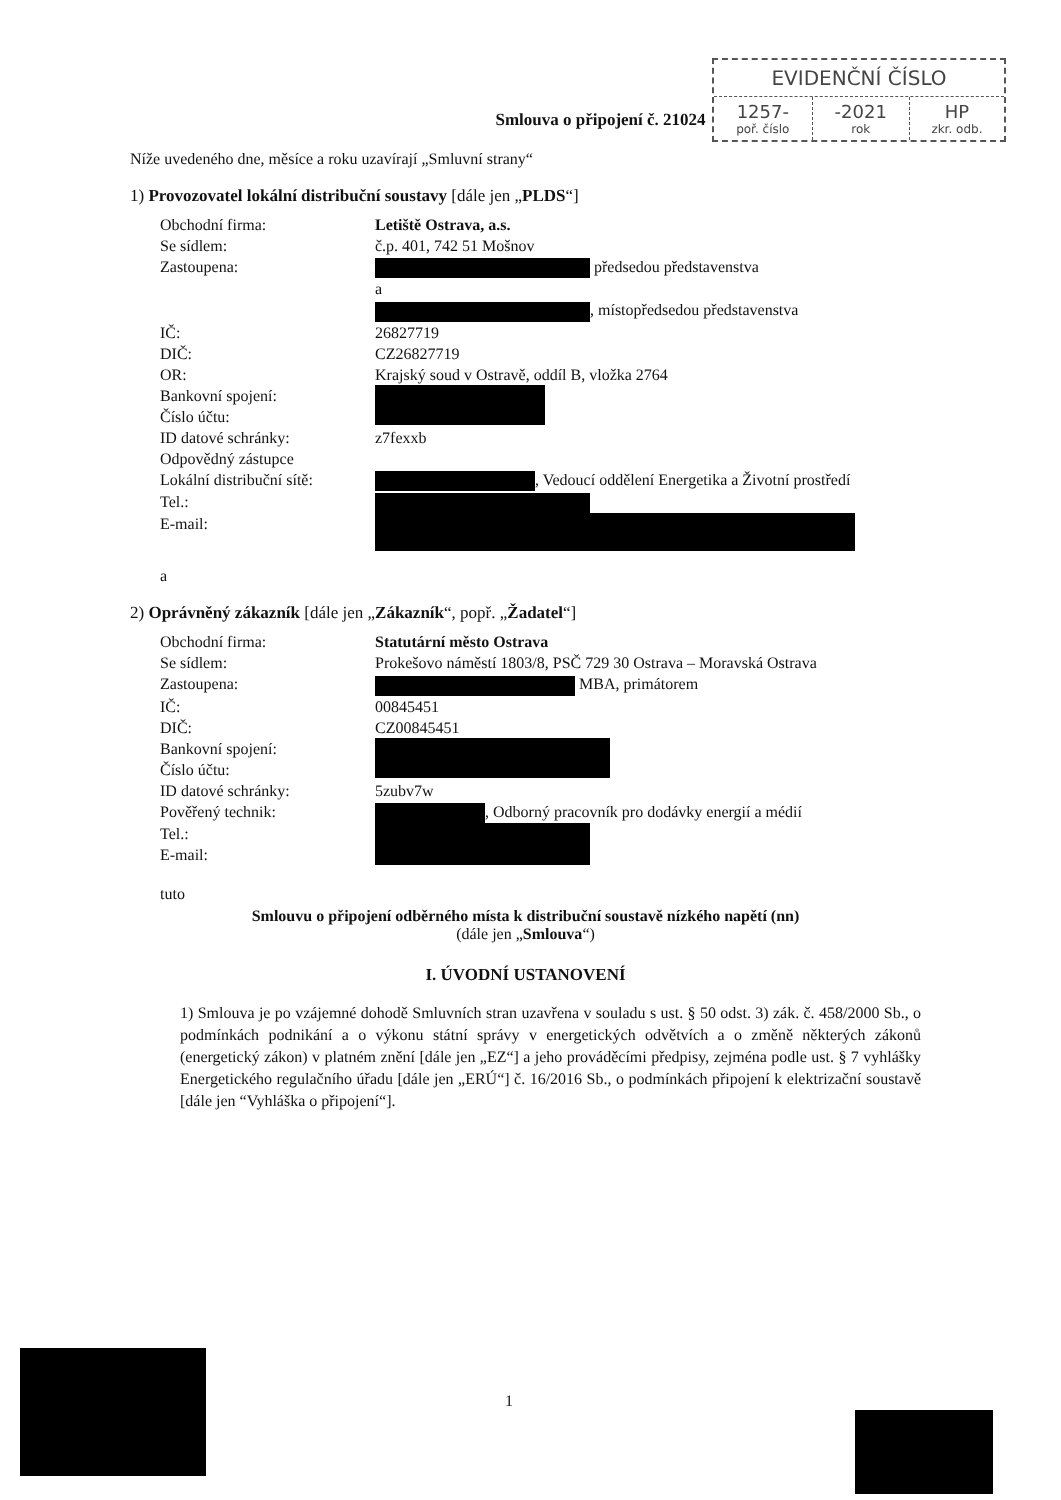EVIDENČNÍ ČÍSLO
| 1257- poř. číslo | -2021 rok | HP zkr. odb. |
Smlouva o připojení č. 21024
Níže uvedeného dne, měsíce a roku uzavírají „Smluvní strany“
1) Provozovatel lokální distribuční soustavy [dále jen „PLDS“]
| Obchodní firma: | Letiště Ostrava, a.s. |
| Se sídlem: | č.p. 401, 742 51 Mošnov |
| Zastoupena: | předsedou představenstva a , místopředsedou představenstva |
| IČ: | 26827719 |
| DIČ: | CZ26827719 |
| OR: | Krajský soud v Ostravě, oddíl B, vložka 2764 |
| Bankovní spojení: Číslo účtu: | |
| ID datové schránky: | z7fexxb |
| Odpovědný zástupce Lokální distribuční sítě: | , Vedoucí oddělení Energetika a Životní prostředí |
| Tel.: | |
| E-mail: | |
a
2) Oprávněný zákazník [dále jen „Zákazník“, popř. „Žadatel“]
| Obchodní firma: | Statutární město Ostrava |
| Se sídlem: | Prokešovo náměstí 1803/8, PSČ 729 30 Ostrava – Moravská Ostrava |
| Zastoupena: | MBA, primátorem |
| IČ: | 00845451 |
| DIČ: | CZ00845451 |
| Bankovní spojení: Číslo účtu: | |
| ID datové schránky: | 5zubv7w |
| Pověřený technik: | , Odborný pracovník pro dodávky energií a médií |
| Tel.: E-mail: | |
tuto
Smlouvu o připojení odběrného místa k distribuční soustavě nízkého napětí (nn)
(dále jen „Smlouva“)
I. ÚVODNÍ USTANOVENÍ
1) Smlouva je po vzájemné dohodě Smluvních stran uzavřena v souladu s ust. § 50 odst. 3) zák. č. 458/2000 Sb., o podmínkách podnikání a o výkonu státní správy v energetických odvětvích a o změně některých zákonů (energetický zákon) v platném znění [dále jen „EZ“] a jeho prováděcími předpisy, zejména podle ust. § 7 vyhlášky Energetického regulačního úřadu [dále jen „ERÚ“] č. 16/2016 Sb., o podmínkách připojení k elektrizační soustavě [dále jen “Vyhláška o připojení“].
1